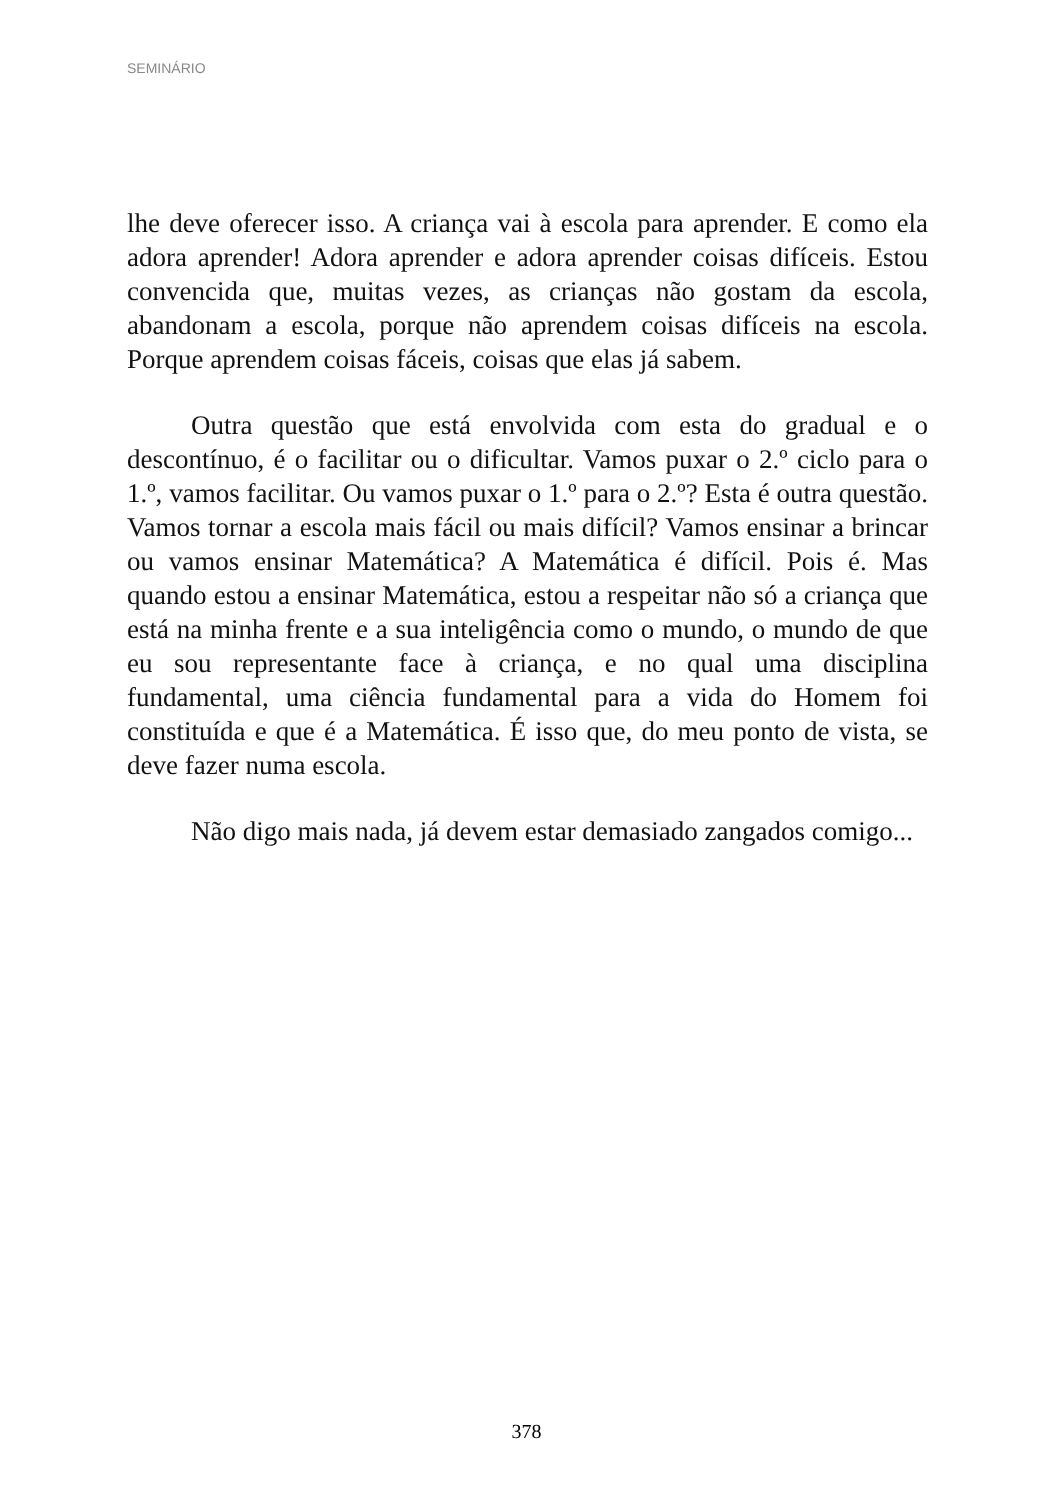SEMINÁRIO
lhe deve oferecer isso. A criança vai à escola para aprender. E como ela adora aprender! Adora aprender e adora aprender coisas difíceis. Estou convencida que, muitas vezes, as crianças não gostam da escola, abandonam a escola, porque não aprendem coisas difíceis na escola. Porque aprendem coisas fáceis, coisas que elas já sabem.
Outra questão que está envolvida com esta do gradual e o descontínuo, é o facilitar ou o dificultar. Vamos puxar o 2.º ciclo para o 1.º, vamos facilitar. Ou vamos puxar o 1.º para o 2.º? Esta é outra questão. Vamos tornar a escola mais fácil ou mais difícil? Vamos ensinar a brincar ou vamos ensinar Matemática? A Matemática é difícil. Pois é. Mas quando estou a ensinar Matemática, estou a respeitar não só a criança que está na minha frente e a sua inteligência como o mundo, o mundo de que eu sou representante face à criança, e no qual uma disciplina fundamental, uma ciência fundamental para a vida do Homem foi constituída e que é a Matemática. É isso que, do meu ponto de vista, se deve fazer numa escola.
Não digo mais nada, já devem estar demasiado zangados comigo...
378